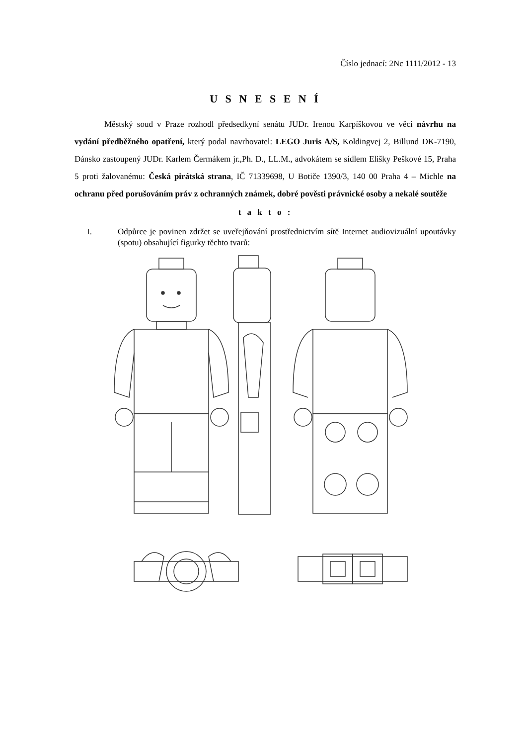Číslo jednací: 2Nc 1111/2012 - 13
U S N E S E N Í
Městský soud v Praze rozhodl předsedkyní senátu JUDr. Irenou Karpíškovou ve věci návrhu na vydání předběžného opatření, který podal navrhovatel: LEGO Juris A/S, Koldingvej 2, Billund DK-7190, Dánsko zastoupený JUDr. Karlem Čermákem jr.,Ph. D., LL.M., advokátem se sídlem Elišky Peškové 15, Praha 5 proti žalovanému: Česká pirátská strana, IČ 71339698, U Botiče 1390/3, 140 00 Praha 4 – Michle na ochranu před porušováním práv z ochranných známek, dobré pověsti právnické osoby a nekalé soutěže
t a k t o :
I. Odpůrce je povinen zdržet se uveřejňování prostřednictvím sítě Internet audiovizuální upoutávky (spotu) obsahující figurky těchto tvarů: